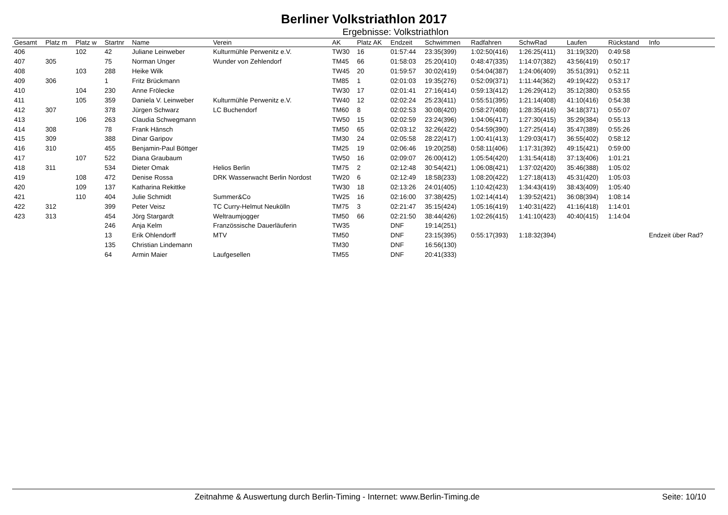Berliner Volkstriathlon 2017
Ergebnisse: Volkstriathlon
| Gesamt | Platz m | Platz w | Startnr | Name | Verein | AK | Platz AK | Endzeit | Schwimmen | Radfahren | SchwRad | Laufen | Rückstand | Info |
| --- | --- | --- | --- | --- | --- | --- | --- | --- | --- | --- | --- | --- | --- | --- |
| 406 | | 102 | 42 | Juliane Leinweber | Kulturmühle Perwenitz e.V. | TW30 | 16 | 01:57:44 | 23:35(399) | 1:02:50(416) | 1:26:25(411) | 31:19(320) | 0:49:58 | |
| 407 | 305 | | 75 | Norman Unger | Wunder von Zehlendorf | TM45 | 66 | 01:58:03 | 25:20(410) | 0:48:47(335) | 1:14:07(382) | 43:56(419) | 0:50:17 | |
| 408 | | 103 | 288 | Heike Wilk | | TW45 | 20 | 01:59:57 | 30:02(419) | 0:54:04(387) | 1:24:06(409) | 35:51(391) | 0:52:11 | |
| 409 | 306 | | 1 | Fritz Brückmann | | TM85 | 1 | 02:01:03 | 19:35(276) | 0:52:09(371) | 1:11:44(362) | 49:19(422) | 0:53:17 | |
| 410 | | 104 | 230 | Anne Frölecke | | TW30 | 17 | 02:01:41 | 27:16(414) | 0:59:13(412) | 1:26:29(412) | 35:12(380) | 0:53:55 | |
| 411 | | 105 | 359 | Daniela V. Leinweber | Kulturmühle Perwenitz e.V. | TW40 | 12 | 02:02:24 | 25:23(411) | 0:55:51(395) | 1:21:14(408) | 41:10(416) | 0:54:38 | |
| 412 | 307 | | 378 | Jürgen Schwarz | LC Buchendorf | TM60 | 8 | 02:02:53 | 30:08(420) | 0:58:27(408) | 1:28:35(416) | 34:18(371) | 0:55:07 | |
| 413 | | 106 | 263 | Claudia Schwegmann | | TW50 | 15 | 02:02:59 | 23:24(396) | 1:04:06(417) | 1:27:30(415) | 35:29(384) | 0:55:13 | |
| 414 | 308 | | 78 | Frank Hänsch | | TM50 | 65 | 02:03:12 | 32:26(422) | 0:54:59(390) | 1:27:25(414) | 35:47(389) | 0:55:26 | |
| 415 | 309 | | 388 | Dinar Garipov | | TM30 | 24 | 02:05:58 | 28:22(417) | 1:00:41(413) | 1:29:03(417) | 36:55(402) | 0:58:12 | |
| 416 | 310 | | 455 | Benjamin-Paul Böttger | | TM25 | 19 | 02:06:46 | 19:20(258) | 0:58:11(406) | 1:17:31(392) | 49:15(421) | 0:59:00 | |
| 417 | | 107 | 522 | Diana Graubaum | | TW50 | 16 | 02:09:07 | 26:00(412) | 1:05:54(420) | 1:31:54(418) | 37:13(406) | 1:01:21 | |
| 418 | 311 | | 534 | Dieter Omak | Helios Berlin | TM75 | 2 | 02:12:48 | 30:54(421) | 1:06:08(421) | 1:37:02(420) | 35:46(388) | 1:05:02 | |
| 419 | | 108 | 472 | Denise Rossa | DRK Wasserwacht Berlin Nordost | TW20 | 6 | 02:12:49 | 18:58(233) | 1:08:20(422) | 1:27:18(413) | 45:31(420) | 1:05:03 | |
| 420 | | 109 | 137 | Katharina Rekittke | | TW30 | 18 | 02:13:26 | 24:01(405) | 1:10:42(423) | 1:34:43(419) | 38:43(409) | 1:05:40 | |
| 421 | | 110 | 404 | Julie Schmidt | Summer&Co | TW25 | 16 | 02:16:00 | 37:38(425) | 1:02:14(414) | 1:39:52(421) | 36:08(394) | 1:08:14 | |
| 422 | 312 | | 399 | Peter Veisz | TC Curry-Helmut Neukölln | TM75 | 3 | 02:21:47 | 35:15(424) | 1:05:16(419) | 1:40:31(422) | 41:16(418) | 1:14:01 | |
| 423 | 313 | | 454 | Jörg Stargardt | Weltraumjogger | TM50 | 66 | 02:21:50 | 38:44(426) | 1:02:26(415) | 1:41:10(423) | 40:40(415) | 1:14:04 | |
| | | | 246 | Anja Kelm | Französsische Dauerläuferin | TW35 | | DNF | 19:14(251) | | | | | |
| | | | 13 | Erik Ohlendorff | MTV | TM50 | | DNF | 23:15(395) | 0:55:17(393) | 1:18:32(394) | | | Endzeit über Rad? |
| | | | 135 | Christian Lindemann | | TM30 | | DNF | 16:56(130) | | | | | |
| | | | 64 | Armin Maier | Laufgesellen | TM55 | | DNF | 20:41(333) | | | | | |
Zeitnahme & Auswertung durch Berlin-Timing - Internet: www.Berlin-Timing.de Seite: 10/10